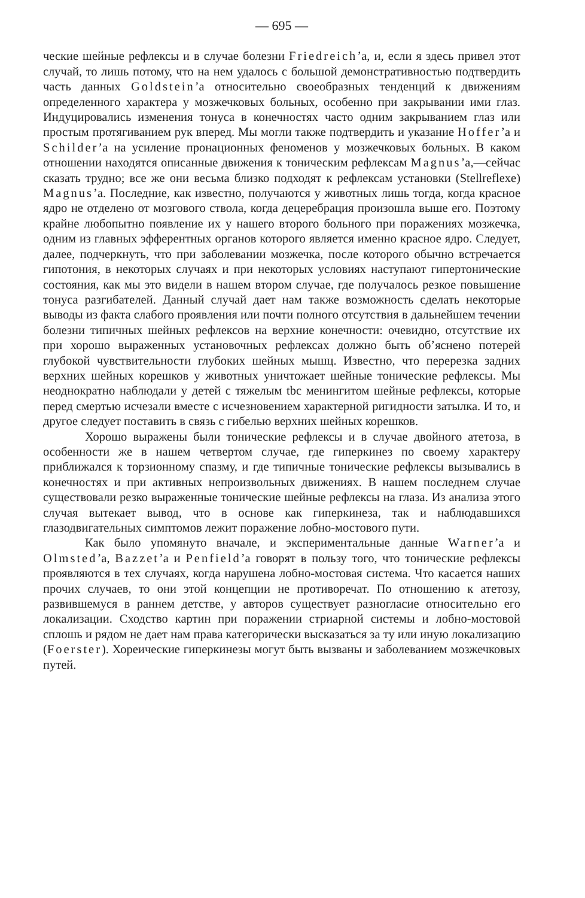— 695 —
ческие шейные рефлексы и в случае болезни Friedreich’a, и, если я здесь привел этот случай, то лишь потому, что на нем удалось с большой демонстративностью подтвердить часть данных Goldstein’a относительно своеобразных тенденций к движениям определенного характера у мозжечковых больных, особенно при закрывании ими глаз. Индуцировались изменения тонуса в конечностях часто одним закрыванием глаз или простым протягиванием рук вперед. Мы могли также подтвердить и указание Hoffer’a и Schilder’a на усиление пронационных феноменов у мозжечковых больных. В каком отношении находятся описанные движения к тоническим рефлексам Magnus’a,—сейчас сказать трудно; все же они весьма близко подходят к рефлексам установки (Stellreflexe) Magnus’a. Последние, как известно, получаются у животных лишь тогда, когда красное ядро не отделено от мозгового ствола, когда децеребрация произошла выше его. Поэтому крайне любопытно появление их у нашего второго больного при поражениях мозжечка, одним из главных эфферентных органов которого является именно красное ядро. Следует, далее, подчеркнуть, что при заболевании мозжечка, после которого обычно встречается гипотония, в некоторых случаях и при некоторых условиях наступают гипертонические состояния, как мы это видели в нашем втором случае, где получалось резкое повышение тонуса разгибателей. Данный случай дает нам также возможность сделать некоторые выводы из факта слабого проявления или почти полного отсутствия в дальнейшем течении болезни типичных шейных рефлексов на верхние конечности: очевидно, отсутствие их при хорошо выраженных установочных рефлексах должно быть об’яснено потерей глубокой чувствительности глубоких шейных мышц. Известно, что перерезка задних верхних шейных корешков у животных уничтожает шейные тонические рефлексы. Мы неоднократно наблюдали у детей с тяжелым tbc менингитом шейные рефлексы, которые перед смертью исчезали вместе с исчезновением характерной ригидности затылка. И то, и другое следует поставить в связь с гибелью верхних шейных корешков.
Хорошо выражены были тонические рефлексы и в случае двойного атетоза, в особенности же в нашем четвертом случае, где гиперкинез по своему характеру приближался к торзионному спазму, и где типичные тонические рефлексы вызывались в конечностях и при активных непроизвольных движениях. В нашем последнем случае существовали резко выраженные тонические шейные рефлексы на глаза. Из анализа этого случая вытекает вывод, что в основе как гиперкинеза, так и наблюдавшихся глазодвигательных симптомов лежит поражение лобно-мостового пути.
Как было упомянуто вначале, и экспериментальные данные Warner’a и Olmsted’a, Bazzet’a и Penfield’a говорят в пользу того, что тонические рефлексы проявляются в тех случаях, когда нарушена лобно-мостовая система. Что касается наших прочих случаев, то они этой концепции не противоречат. По отношению к атетозу, развившемуся в раннем детстве, у авторов существует разногласие относительно его локализации. Сходство картин при поражении стриарной системы и лобно-мостовой сплошь и рядом не дает нам права категорически высказаться за ту или иную локализацию (Foerster). Хореические гиперкинезы могут быть вызваны и заболеванием мозжечковых путей.